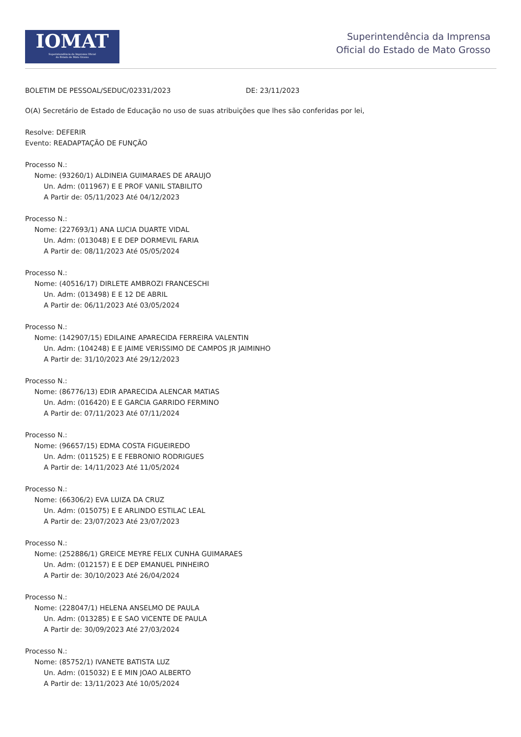IOMAT
Superintendência da Imprensa Oficial
do Estado de Mato Grosso
Superintendência da Imprensa
Oficial do Estado de Mato Grosso
BOLETIM DE PESSOAL/SEDUC/02331/2023 DE: 23/11/2023
O(A) Secretário de Estado de Educação no uso de suas atribuições que lhes são conferidas por lei,
Resolve: DEFERIR
Evento: READAPTAÇÃO DE FUNÇÃO
Processo N.:
Nome: (93260/1) ALDINEIA GUIMARAES DE ARAUJO
Un. Adm: (011967) E E PROF VANIL STABILITO
A Partir de: 05/11/2023 Até 04/12/2023
Processo N.:
Nome: (227693/1) ANA LUCIA DUARTE VIDAL
Un. Adm: (013048) E E DEP DORMEVIL FARIA
A Partir de: 08/11/2023 Até 05/05/2024
Processo N.:
Nome: (40516/17) DIRLETE AMBROZI FRANCESCHI
Un. Adm: (013498) E E 12 DE ABRIL
A Partir de: 06/11/2023 Até 03/05/2024
Processo N.:
Nome: (142907/15) EDILAINE APARECIDA FERREIRA VALENTIN
Un. Adm: (104248) E E JAIME VERISSIMO DE CAMPOS JR JAIMINHO
A Partir de: 31/10/2023 Até 29/12/2023
Processo N.:
Nome: (86776/13) EDIR APARECIDA ALENCAR MATIAS
Un. Adm: (016420) E E GARCIA GARRIDO FERMINO
A Partir de: 07/11/2023 Até 07/11/2024
Processo N.:
Nome: (96657/15) EDMA COSTA FIGUEIREDO
Un. Adm: (011525) E E FEBRONIO RODRIGUES
A Partir de: 14/11/2023 Até 11/05/2024
Processo N.:
Nome: (66306/2) EVA LUIZA DA CRUZ
Un. Adm: (015075) E E ARLINDO ESTILAC LEAL
A Partir de: 23/07/2023 Até 23/07/2023
Processo N.:
Nome: (252886/1) GREICE MEYRE FELIX CUNHA GUIMARAES
Un. Adm: (012157) E E DEP EMANUEL PINHEIRO
A Partir de: 30/10/2023 Até 26/04/2024
Processo N.:
Nome: (228047/1) HELENA ANSELMO DE PAULA
Un. Adm: (013285) E E SAO VICENTE DE PAULA
A Partir de: 30/09/2023 Até 27/03/2024
Processo N.:
Nome: (85752/1) IVANETE BATISTA LUZ
Un. Adm: (015032) E E MIN JOAO ALBERTO
A Partir de: 13/11/2023 Até 10/05/2024